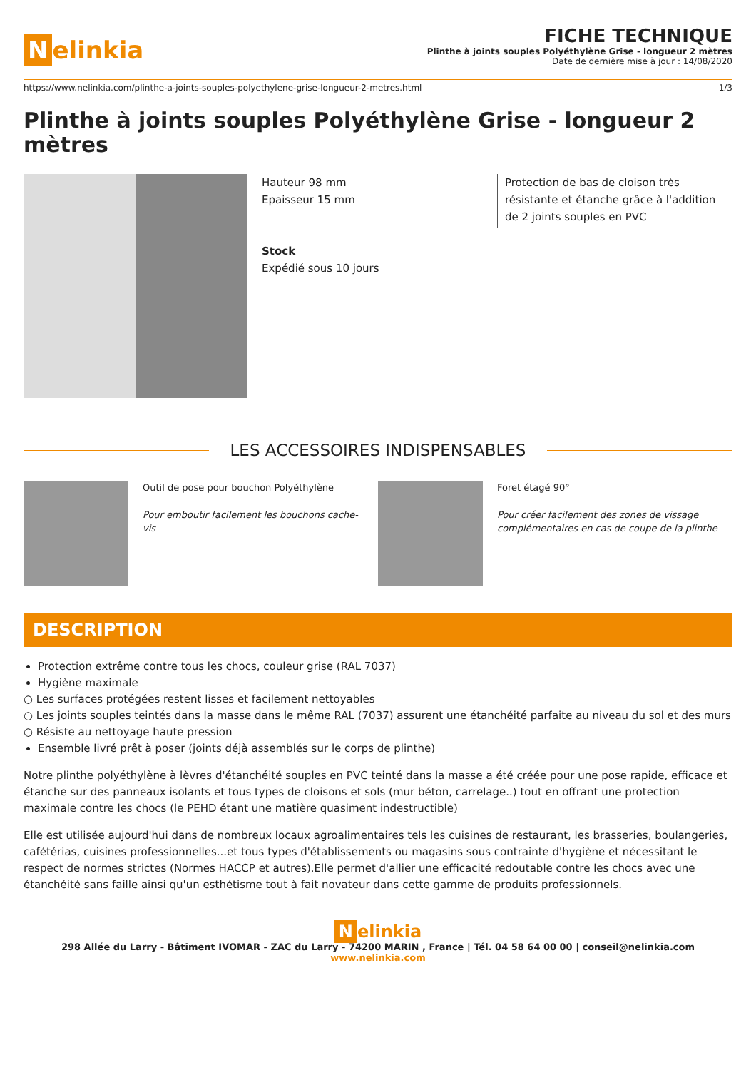Nelinkia
FICHE TECHNIQUE
Plinthe à joints souples Polyéthylène Grise - longueur 2 mètres
Date de dernière mise à jour : 14/08/2020
https://www.nelinkia.com/plinthe-a-joints-souples-polyethylene-grise-longueur-2-metres.html 1/3
Plinthe à joints souples Polyéthylène Grise - longueur 2 mètres
Hauteur 98 mm
Epaisseur 15 mm
Stock
Expédié sous 10 jours
Protection de bas de cloison très résistante et étanche grâce à l'addition de 2 joints souples en PVC
LES ACCESSOIRES INDISPENSABLES
Outil de pose pour bouchon Polyéthylène
Pour emboutir facilement les bouchons cache-vis
Foret étagé 90°
Pour créer facilement des zones de vissage complémentaires en cas de coupe de la plinthe
DESCRIPTION
Protection extrême contre tous les chocs, couleur grise (RAL 7037)
Hygiène maximale
○ Les surfaces protégées restent lisses et facilement nettoyables
○ Les joints souples teintés dans la masse dans le même RAL (7037) assurent une étanchéité parfaite au niveau du sol et des murs
○ Résiste au nettoyage haute pression
Ensemble livré prêt à poser (joints déjà assemblés sur le corps de plinthe)
Notre plinthe polyéthylène à lèvres d'étanchéité souples en PVC teinté dans la masse a été créée pour une pose rapide, efficace et étanche sur des panneaux isolants et tous types de cloisons et sols (mur béton, carrelage..) tout en offrant une protection maximale contre les chocs (le PEHD étant une matière quasiment indestructible)
Elle est utilisée aujourd'hui dans de nombreux locaux agroalimentaires tels les cuisines de restaurant, les brasseries, boulangeries, cafétérias, cuisines professionnelles...et tous types d'établissements ou magasins sous contrainte d'hygiène et nécessitant le respect de normes strictes (Normes HACCP et autres).Elle permet d'allier une efficacité redoutable contre les chocs avec une étanchéité sans faille ainsi qu'un esthétisme tout à fait novateur dans cette gamme de produits professionnels.
Nelinkia
298 Allée du Larry - Bâtiment IVOMAR - ZAC du Larry - 74200 MARIN , France | Tél. 04 58 64 00 00 | conseil@nelinkia.com
www.nelinkia.com